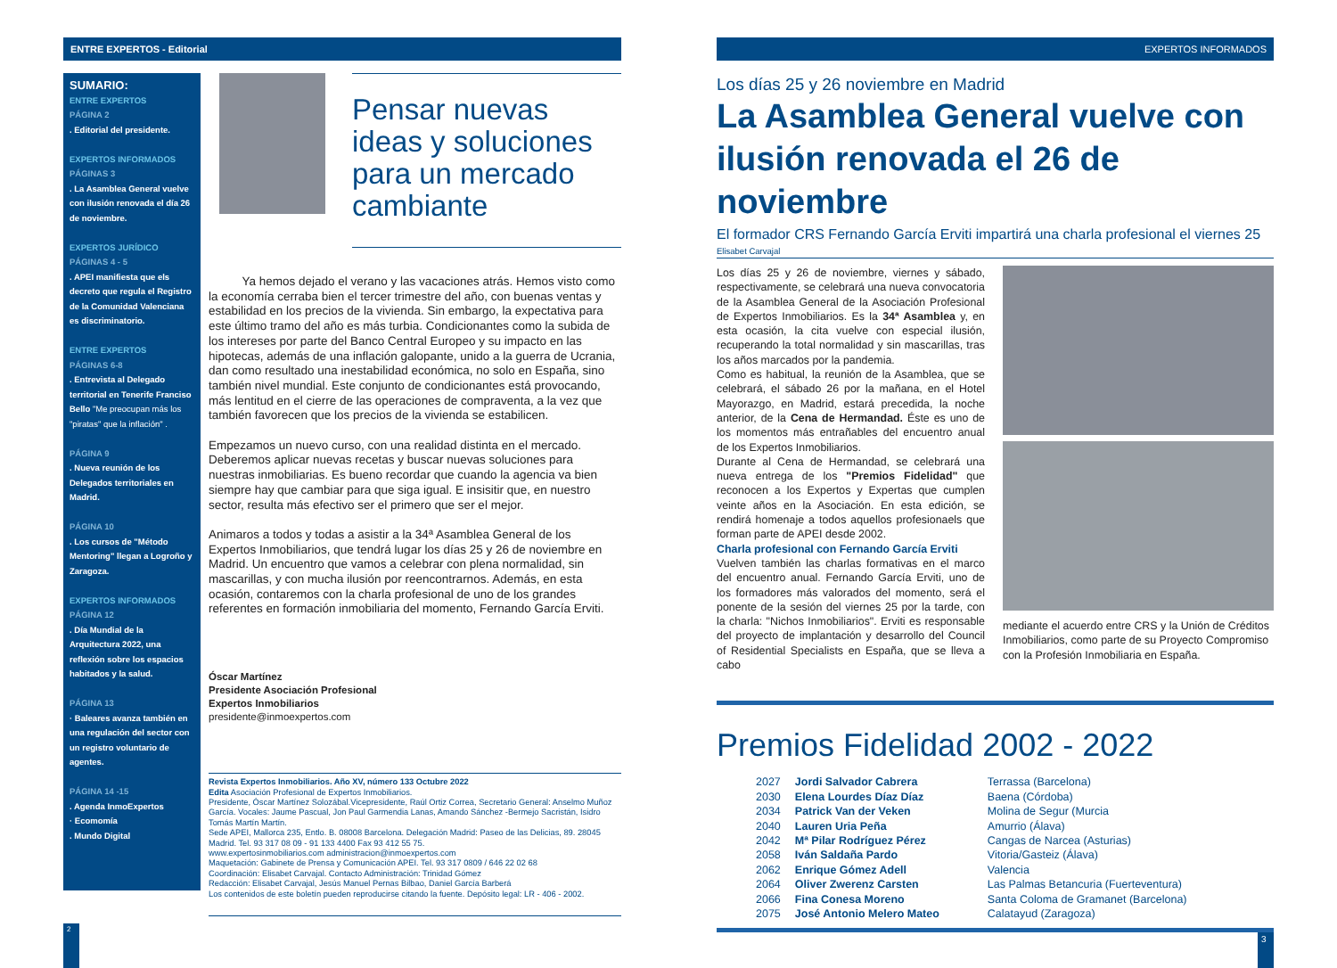ENTRE EXPERTOS - Editorial
SUMARIO:
ENTRE EXPERTOS
PÁGINA 2
. Editorial del presidente.
EXPERTOS INFORMADOS
PÁGINAS 3
. La Asamblea General vuelve con ilusión renovada el día 26 de noviembre.
EXPERTOS JURÍDICO
PÁGINAS 4 - 5
. APEI manifiesta que els decreto que regula el Registro de la Comunidad Valenciana es discriminatorio.
ENTRE EXPERTOS
PÁGINAS 6-8
. Entrevista al Delegado territorial en Tenerife Franciso Bello "Me preocupan más los "piratas" que la inflación" .
PÁGINA 9
. Nueva reunión de los Delegados territoriales en Madrid.
PÁGINA 10
. Los cursos de "Método Mentoring" llegan a Logroño y Zaragoza.
EXPERTOS INFORMADOS
PÁGINA 12
. Día Mundial de la Arquitectura 2022, una reflexión sobre los espacios habitados y la salud.
PÁGINA 13
· Baleares avanza también en una regulación del sector con un registro voluntario de agentes.
PÁGINA 14 -15
. Agenda InmoExpertos
· Ecomomía
. Mundo Digital
Pensar nuevas ideas y soluciones para un mercado cambiante
Ya hemos dejado el verano y las vacaciones atrás. Hemos visto como la economía cerraba bien el tercer trimestre del año, con buenas ventas y estabilidad en los precios de la vivienda. Sin embargo, la expectativa para este último tramo del año es más turbia. Condicionantes como la subida de los intereses por parte del Banco Central Europeo y su impacto en las hipotecas, además de una inflación galopante, unido a la guerra de Ucrania, dan como resultado una inestabilidad económica, no solo en España, sino también nivel mundial. Este conjunto de condicionantes está provocando, más lentitud en el cierre de las operaciones de compraventa, a la vez que también favorecen que los precios de la vivienda se estabilicen.
Empezamos un nuevo curso, con una realidad distinta en el mercado. Deberemos aplicar nuevas recetas y buscar nuevas soluciones para nuestras inmobiliarias. Es bueno recordar que cuando la agencia va bien siempre hay que cambiar para que siga igual. E insisitir que, en nuestro sector, resulta más efectivo ser el primero que ser el mejor.
Animaros a todos y todas a asistir a la 34ª Asamblea General de los Expertos Inmobiliarios, que tendrá lugar los días 25 y 26 de noviembre en Madrid. Un encuentro que vamos a celebrar con plena normalidad, sin mascarillas, y con mucha ilusión por reencontrarnos. Además, en esta ocasión, contaremos con la charla profesional de uno de los grandes referentes en formación inmobiliaria del momento, Fernando García Erviti.
Óscar Martínez
Presidente Asociación Profesional
Expertos Inmobiliarios
presidente@inmoexpertos.com
Revista Expertos Inmobiliarios. Año XV, número 133 Octubre 2022
Edita Asociación Profesional de Expertos Inmobiliarios.
Presidente, Óscar Martínez Solozábal.Vicepresidente, Raúl Ortiz Correa, Secretario General: Anselmo Muñoz García. Vocales: Jaume Pascual, Jon Paul Garmendia Lanas, Amando Sánchez -Bermejo Sacristán, Isidro Tomás Martín Martín.
Sede APEI, Mallorca 235, Entlo. B. 08008 Barcelona. Delegación Madrid: Paseo de las Delicias, 89. 28045 Madrid. Tel. 93 317 08 09 - 91 133 4400 Fax 93 412 55 75.
www.expertosinmobiliarios.com administracion@inmoexpertos.com
Maquetación: Gabinete de Prensa y Comunicación APEI. Tel. 93 317 0809 / 646 22 02 68
Coordinación: Elisabet Carvajal. Contacto Administración: Trinidad Gómez
Redacción: Elisabet Carvajal, Jesús Manuel Pernas Bilbao, Daniel García Barberá
Los contenidos de este boletín pueden reproducirse citando la fuente. Depósito legal: LR - 406 - 2002.
2
EXPERTOS INFORMADOS
Los días 25 y 26 noviembre en Madrid
La Asamblea General vuelve con ilusión renovada el 26 de noviembre
El formador CRS Fernando García Erviti impartirá una charla profesional el viernes 25
Elisabet Carvajal
Los días 25 y 26 de noviembre, viernes y sábado, respectivamente, se celebrará una nueva convocatoria de la Asamblea General de la Asociación Profesional de Expertos Inmobiliarios. Es la 34ª Asamblea y, en esta ocasión, la cita vuelve con especial ilusión, recuperando la total normalidad y sin mascarillas, tras los años marcados por la pandemia.
Como es habitual, la reunión de la Asamblea, que se celebrará, el sábado 26 por la mañana, en el Hotel Mayorazgo, en Madrid, estará precedida, la noche anterior, de la Cena de Hermandad. Éste es uno de los momentos más entrañables del encuentro anual de los Expertos Inmobiliarios.
Durante al Cena de Hermandad, se celebrará una nueva entrega de los "Premios Fidelidad" que reconocen a los Expertos y Expertas que cumplen veinte años en la Asociación. En esta edición, se rendirá homenaje a todos aquellos profesionaels que forman parte de APEI desde 2002.
Charla profesional con Fernando García Erviti
Vuelven también las charlas formativas en el marco del encuentro anual. Fernando García Erviti, uno de los formadores más valorados del momento, será el ponente de la sesión del viernes 25 por la tarde, con la charla: "Nichos Inmobiliarios". Erviti es responsable del proyecto de implantación y desarrollo del Council of Residential Specialists en España, que se lleva a cabo
mediante el acuerdo entre CRS y la Unión de Créditos Inmobiliarios, como parte de su Proyecto Compromiso con la Profesión Inmobiliaria en España.
Premios Fidelidad 2002 - 2022
| 2027 | Jordi Salvador Cabrera | Terrassa (Barcelona) |
| 2030 | Elena Lourdes Díaz Díaz | Baena (Córdoba) |
| 2034 | Patrick Van der Veken | Molina de Segur (Murcia |
| 2040 | Lauren Uria Peña | Amurrio (Álava) |
| 2042 | Mª Pilar Rodríguez Pérez | Cangas de Narcea (Asturias) |
| 2058 | Iván Saldaña Pardo | Vitoria/Gasteiz (Álava) |
| 2062 | Enrique Gómez Adell | Valencia |
| 2064 | Oliver Zwerenz Carsten | Las Palmas Betancuria (Fuerteventura) |
| 2066 | Fina Conesa Moreno | Santa Coloma de Gramanet (Barcelona) |
| 2075 | José Antonio Melero Mateo | Calatayud (Zaragoza) |
3